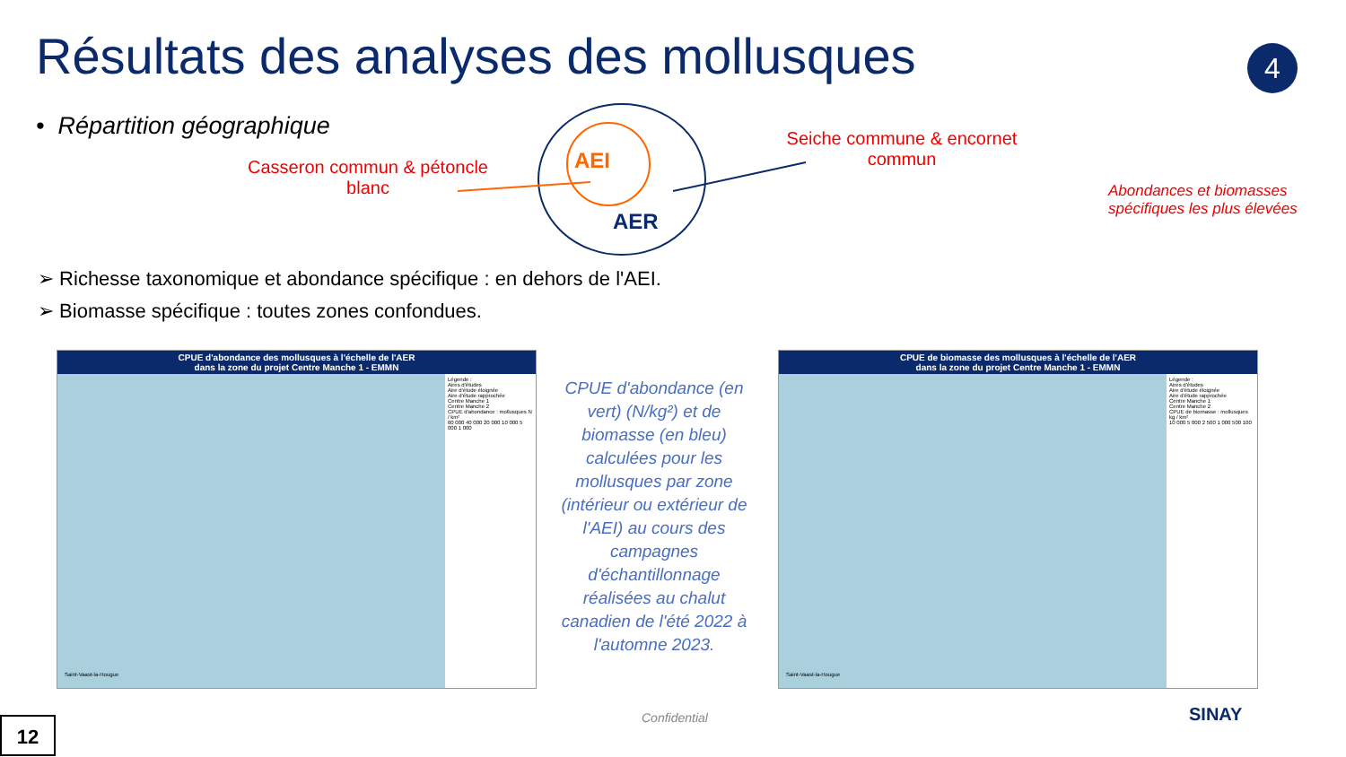Résultats des analyses des mollusques
4
• Répartition géographique
Casseron commun & pétoncle blanc
AEI
AER
Seiche commune & encornet commun
Abondances et biomasses
spécifiques les plus élevées
➢ Richesse taxonomique et abondance spécifique : en dehors de l'AEI.
➢ Biomasse spécifique : toutes zones confondues.
CPUE d'abondance des mollusques à l'échelle de l'AER
dans la zone du projet Centre Manche 1 - EMMN
Légende :
Aires d'études
Aire d'étude éloignée
Aire d'étude rapprochée
Centre Manche 1
Centre Manche 2
CPUE d'abondance : mollusques N / km²
60 000 40 000 20 000 10 000 5 000 1 000
Saint-Vaast-la-Hougue
CPUE de biomasse des mollusques à l'échelle de l'AER
dans la zone du projet Centre Manche 1 - EMMN
Légende :
Aires d'études
Aire d'étude éloignée
Aire d'étude rapprochée
Centre Manche 1
Centre Manche 2
CPUE de biomasse : mollusques kg / km²
10 000 5 000 2 500 1 000 500 100
Saint-Vaast-la-Hougue
CPUE d'abondance (en vert) (N/kg²) et de biomasse (en bleu) calculées pour les mollusques par zone (intérieur ou extérieur de l'AEI) au cours des campagnes d'échantillonnage réalisées au chalut canadien de l'été 2022 à l'automne 2023.
12 Confidential SINAY